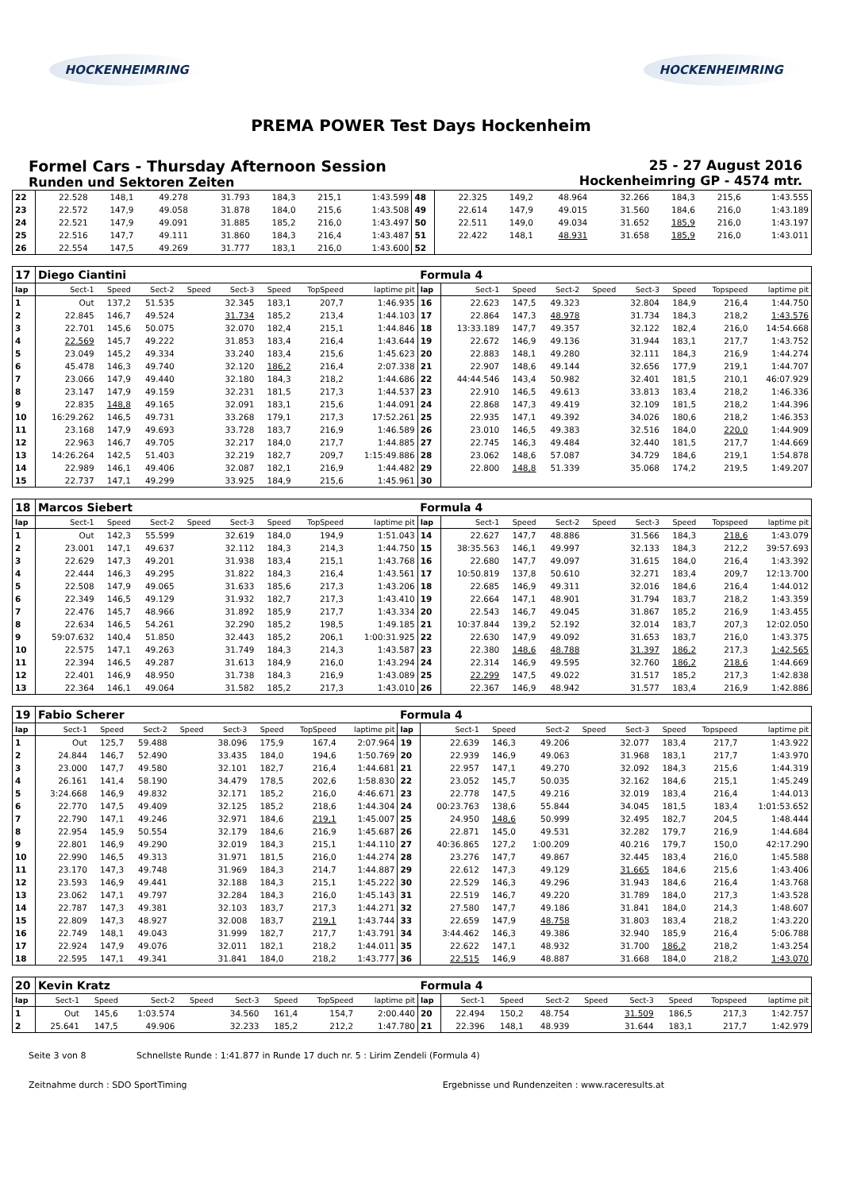HOCKENHEIMRING HOCKENHEIMRING
PREMA POWER Test Days Hockenheim
Formel Cars - Thursday Afternoon Session
Runden und Sektoren Zeiten
25 - 27 August 2016
Hockenheimring GP - 4574 mtr.
| 22 | 22.528 | 148,1 | 49.278 | | 31.793 | 184,3 | 215,1 | 1:43.599 | 48 | 22.325 | 149,2 | 48.964 | | 32.266 | 184,3 | 215,6 | 1:43.555 |
| 23 | 22.572 | 147,9 | 49.058 | | 31.878 | 184,0 | 215,6 | 1:43.508 | 49 | 22.614 | 147,9 | 49.015 | | 31.560 | 184,6 | 216,0 | 1:43.189 |
| 24 | 22.521 | 147,9 | 49.091 | | 31.885 | 185,2 | 216,0 | 1:43.497 | 50 | 22.511 | 149,0 | 49.034 | | 31.652 | 185,9 | 216,0 | 1:43.197 |
| 25 | 22.516 | 147,7 | 49.111 | | 31.860 | 184,3 | 216,4 | 1:43.487 | 51 | 22.422 | 148,1 | 48.931 | | 31.658 | 185,9 | 216,0 | 1:43.011 |
| 26 | 22.554 | 147,5 | 49.269 | | 31.777 | 183,1 | 216,0 | 1:43.600 | 52 | | | | | | | | |
| 17 | Diego Ciantini | | | | | | | | Formula 4 | | | | | | | | |
| lap | Sect-1 | Speed | Sect-2 | Speed | Sect-3 | Speed | TopSpeed | laptime pit | lap | Sect-1 | Speed | Sect-2 | Speed | Sect-3 | Speed | Topspeed | laptime pit |
| 1 | Out | 137,2 | 51.535 | | 32.345 | 183,1 | 207,7 | 1:46.935 | 16 | 22.623 | 147,5 | 49.323 | | 32.804 | 184,9 | 216,4 | 1:44.750 |
| 2 | 22.845 | 146,7 | 49.524 | | 31.734 | 185,2 | 213,4 | 1:44.103 | 17 | 22.864 | 147,3 | 48.978 | | 31.734 | 184,3 | 218,2 | 1:43.576 |
| 3 | 22.701 | 145,6 | 50.075 | | 32.070 | 182,4 | 215,1 | 1:44.846 | 18 | 13:33.189 | 147,7 | 49.357 | | 32.122 | 182,4 | 216,0 | 14:54.668 |
| 4 | 22.569 | 145,7 | 49.222 | | 31.853 | 183,4 | 216,4 | 1:43.644 | 19 | 22.672 | 146,9 | 49.136 | | 31.944 | 183,1 | 217,7 | 1:43.752 |
| 5 | 23.049 | 145,2 | 49.334 | | 33.240 | 183,4 | 215,6 | 1:45.623 | 20 | 22.883 | 148,1 | 49.280 | | 32.111 | 184,3 | 216,9 | 1:44.274 |
| 6 | 45.478 | 146,3 | 49.740 | | 32.120 | 186,2 | 216,4 | 2:07.338 | 21 | 22.907 | 148,6 | 49.144 | | 32.656 | 177,9 | 219,1 | 1:44.707 |
| 7 | 23.066 | 147,9 | 49.440 | | 32.180 | 184,3 | 218,2 | 1:44.686 | 22 | 44:44.546 | 143,4 | 50.982 | | 32.401 | 181,5 | 210,1 | 46:07.929 |
| 8 | 23.147 | 147,9 | 49.159 | | 32.231 | 181,5 | 217,3 | 1:44.537 | 23 | 22.910 | 146,5 | 49.613 | | 33.813 | 183,4 | 218,2 | 1:46.336 |
| 9 | 22.835 | 148,8 | 49.165 | | 32.091 | 183,1 | 215,6 | 1:44.091 | 24 | 22.868 | 147,3 | 49.419 | | 32.109 | 181,5 | 218,2 | 1:44.396 |
| 10 | 16:29.262 | 146,5 | 49.731 | | 33.268 | 179,1 | 217,3 | 17:52.261 | 25 | 22.935 | 147,1 | 49.392 | | 34.026 | 180,6 | 218,2 | 1:46.353 |
| 11 | 23.168 | 147,9 | 49.693 | | 33.728 | 183,7 | 216,9 | 1:46.589 | 26 | 23.010 | 146,5 | 49.383 | | 32.516 | 184,0 | 220,0 | 1:44.909 |
| 12 | 22.963 | 146,7 | 49.705 | | 32.217 | 184,0 | 217,7 | 1:44.885 | 27 | 22.745 | 146,3 | 49.484 | | 32.440 | 181,5 | 217,7 | 1:44.669 |
| 13 | 14:26.264 | 142,5 | 51.403 | | 32.219 | 182,7 | 209,7 | 1:15:49.886 | 28 | 23.062 | 148,6 | 57.087 | | 34.729 | 184,6 | 219,1 | 1:54.878 |
| 14 | 22.989 | 146,1 | 49.406 | | 32.087 | 182,1 | 216,9 | 1:44.482 | 29 | 22.800 | 148,8 | 51.339 | | 35.068 | 174,2 | 219,5 | 1:49.207 |
| 15 | 22.737 | 147,1 | 49.299 | | 33.925 | 184,9 | 215,6 | 1:45.961 | 30 | | | | | | | | |
| 18 | Marcos Siebert | | | | | | | | Formula 4 | | | | | | | | |
| lap | Sect-1 | Speed | Sect-2 | Speed | Sect-3 | Speed | TopSpeed | laptime pit | lap | Sect-1 | Speed | Sect-2 | Speed | Sect-3 | Speed | Topspeed | laptime pit |
| 1 | Out | 142,3 | 55.599 | | 32.619 | 184,0 | 194,9 | 1:51.043 | 14 | 22.627 | 147,7 | 48.886 | | 31.566 | 184,3 | 218,6 | 1:43.079 |
| 2 | 23.001 | 147,1 | 49.637 | | 32.112 | 184,3 | 214,3 | 1:44.750 | 15 | 38:35.563 | 146,1 | 49.997 | | 32.133 | 184,3 | 212,2 | 39:57.693 |
| 3 | 22.629 | 147,3 | 49.201 | | 31.938 | 183,4 | 215,1 | 1:43.768 | 16 | 22.680 | 147,7 | 49.097 | | 31.615 | 184,0 | 216,4 | 1:43.392 |
| 4 | 22.444 | 146,3 | 49.295 | | 31.822 | 184,3 | 216,4 | 1:43.561 | 17 | 10:50.819 | 137,8 | 50.610 | | 32.271 | 183,4 | 209,7 | 12:13.700 |
| 5 | 22.508 | 147,9 | 49.065 | | 31.633 | 185,6 | 217,3 | 1:43.206 | 18 | 22.685 | 146,9 | 49.311 | | 32.016 | 184,6 | 216,4 | 1:44.012 |
| 6 | 22.349 | 146,5 | 49.129 | | 31.932 | 182,7 | 217,3 | 1:43.410 | 19 | 22.664 | 147,1 | 48.901 | | 31.794 | 183,7 | 218,2 | 1:43.359 |
| 7 | 22.476 | 145,7 | 48.966 | | 31.892 | 185,9 | 217,7 | 1:43.334 | 20 | 22.543 | 146,7 | 49.045 | | 31.867 | 185,2 | 216,9 | 1:43.455 |
| 8 | 22.634 | 146,5 | 54.261 | | 32.290 | 185,2 | 198,5 | 1:49.185 | 21 | 10:37.844 | 139,2 | 52.192 | | 32.014 | 183,7 | 207,3 | 12:02.050 |
| 9 | 59:07.632 | 140,4 | 51.850 | | 32.443 | 185,2 | 206,1 | 1:00:31.925 | 22 | 22.630 | 147,9 | 49.092 | | 31.653 | 183,7 | 216,0 | 1:43.375 |
| 10 | 22.575 | 147,1 | 49.263 | | 31.749 | 184,3 | 214,3 | 1:43.587 | 23 | 22.380 | 148,6 | 48.788 | | 31.397 | 186,2 | 217,3 | 1:42.565 |
| 11 | 22.394 | 146,5 | 49.287 | | 31.613 | 184,9 | 216,0 | 1:43.294 | 24 | 22.314 | 146,9 | 49.595 | | 32.760 | 186,2 | 218,6 | 1:44.669 |
| 12 | 22.401 | 146,9 | 48.950 | | 31.738 | 184,3 | 216,9 | 1:43.089 | 25 | 22.299 | 147,5 | 49.022 | | 31.517 | 185,2 | 217,3 | 1:42.838 |
| 13 | 22.364 | 146,1 | 49.064 | | 31.582 | 185,2 | 217,3 | 1:43.010 | 26 | 22.367 | 146,9 | 48.942 | | 31.577 | 183,4 | 216,9 | 1:42.886 |
| 19 | Fabio Scherer | | | | | | | | Formula 4 | | | | | | | | |
| lap | Sect-1 | Speed | Sect-2 | Speed | Sect-3 | Speed | TopSpeed | laptime pit | lap | Sect-1 | Speed | Sect-2 | Speed | Sect-3 | Speed | Topspeed | laptime pit |
| 1 | Out | 125,7 | 59.488 | | 38.096 | 175,9 | 167,4 | 2:07.964 | 19 | 22.639 | 146,3 | 49.206 | | 32.077 | 183,4 | 217,7 | 1:43.922 |
| 2 | 24.844 | 146,7 | 52.490 | | 33.435 | 184,0 | 194,6 | 1:50.769 | 20 | 22.939 | 146,9 | 49.063 | | 31.968 | 183,1 | 217,7 | 1:43.970 |
| 3 | 23.000 | 147,7 | 49.580 | | 32.101 | 182,7 | 216,4 | 1:44.681 | 21 | 22.957 | 147,1 | 49.270 | | 32.092 | 184,3 | 215,6 | 1:44.319 |
| 4 | 26.161 | 141,4 | 58.190 | | 34.479 | 178,5 | 202,6 | 1:58.830 | 22 | 23.052 | 145,7 | 50.035 | | 32.162 | 184,6 | 215,1 | 1:45.249 |
| 5 | 3:24.668 | 146,9 | 49.832 | | 32.171 | 185,2 | 216,0 | 4:46.671 | 23 | 22.778 | 147,5 | 49.216 | | 32.019 | 183,4 | 216,4 | 1:44.013 |
| 6 | 22.770 | 147,5 | 49.409 | | 32.125 | 185,2 | 218,6 | 1:44.304 | 24 | 00:23.763 | 138,6 | 55.844 | | 34.045 | 181,5 | 183,4 | 1:01:53.652 |
| 7 | 22.790 | 147,1 | 49.246 | | 32.971 | 184,6 | 219,1 | 1:45.007 | 25 | 24.950 | 148,6 | 50.999 | | 32.495 | 182,7 | 204,5 | 1:48.444 |
| 8 | 22.954 | 145,9 | 50.554 | | 32.179 | 184,6 | 216,9 | 1:45.687 | 26 | 22.871 | 145,0 | 49.531 | | 32.282 | 179,7 | 216,9 | 1:44.684 |
| 9 | 22.801 | 146,9 | 49.290 | | 32.019 | 184,3 | 215,1 | 1:44.110 | 27 | 40:36.865 | 127,2 | 1:00.209 | | 40.216 | 179,7 | 150,0 | 42:17.290 |
| 10 | 22.990 | 146,5 | 49.313 | | 31.971 | 181,5 | 216,0 | 1:44.274 | 28 | 23.276 | 147,7 | 49.867 | | 32.445 | 183,4 | 216,0 | 1:45.588 |
| 11 | 23.170 | 147,3 | 49.748 | | 31.969 | 184,3 | 214,7 | 1:44.887 | 29 | 22.612 | 147,3 | 49.129 | | 31.665 | 184,6 | 215,6 | 1:43.406 |
| 12 | 23.593 | 146,9 | 49.441 | | 32.188 | 184,3 | 215,1 | 1:45.222 | 30 | 22.529 | 146,3 | 49.296 | | 31.943 | 184,6 | 216,4 | 1:43.768 |
| 13 | 23.062 | 147,1 | 49.797 | | 32.284 | 184,3 | 216,0 | 1:45.143 | 31 | 22.519 | 146,7 | 49.220 | | 31.789 | 184,0 | 217,3 | 1:43.528 |
| 14 | 22.787 | 147,3 | 49.381 | | 32.103 | 183,7 | 217,3 | 1:44.271 | 32 | 27.580 | 147,7 | 49.186 | | 31.841 | 184,0 | 214,3 | 1:48.607 |
| 15 | 22.809 | 147,3 | 48.927 | | 32.008 | 183,7 | 219,1 | 1:43.744 | 33 | 22.659 | 147,9 | 48.758 | | 31.803 | 183,4 | 218,2 | 1:43.220 |
| 16 | 22.749 | 148,1 | 49.043 | | 31.999 | 182,7 | 217,7 | 1:43.791 | 34 | 3:44.462 | 146,3 | 49.386 | | 32.940 | 185,9 | 216,4 | 5:06.788 |
| 17 | 22.924 | 147,9 | 49.076 | | 32.011 | 182,1 | 218,2 | 1:44.011 | 35 | 22.622 | 147,1 | 48.932 | | 31.700 | 186,2 | 218,2 | 1:43.254 |
| 18 | 22.595 | 147,1 | 49.341 | | 31.841 | 184,0 | 218,2 | 1:43.777 | 36 | 22.515 | 146,9 | 48.887 | | 31.668 | 184,0 | 218,2 | 1:43.070 |
| 20 | Kevin Kratz | | | | | | | | Formula 4 | | | | | | | | |
| lap | Sect-1 | Speed | Sect-2 | Speed | Sect-3 | Speed | TopSpeed | laptime pit | lap | Sect-1 | Speed | Sect-2 | Speed | Sect-3 | Speed | Topspeed | laptime pit |
| 1 | Out | 145,6 | 1:03.574 | | 34.560 | 161,4 | 154,7 | 2:00.440 | 20 | 22.494 | 150,2 | 48.754 | | 31.509 | 186,5 | 217,3 | 1:42.757 |
| 2 | 25.641 | 147,5 | 49.906 | | 32.233 | 185,2 | 212,2 | 1:47.780 | 21 | 22.396 | 148,1 | 48.939 | | 31.644 | 183,1 | 217,7 | 1:42.979 |
Seite 3 von 8 Schnellste Runde : 1:41.877 in Runde 17 duch nr. 5 : Lirim Zendeli (Formula 4)
Zeitnahme durch : SDO SportTiming Ergebnisse und Rundenzeiten : www.raceresults.at